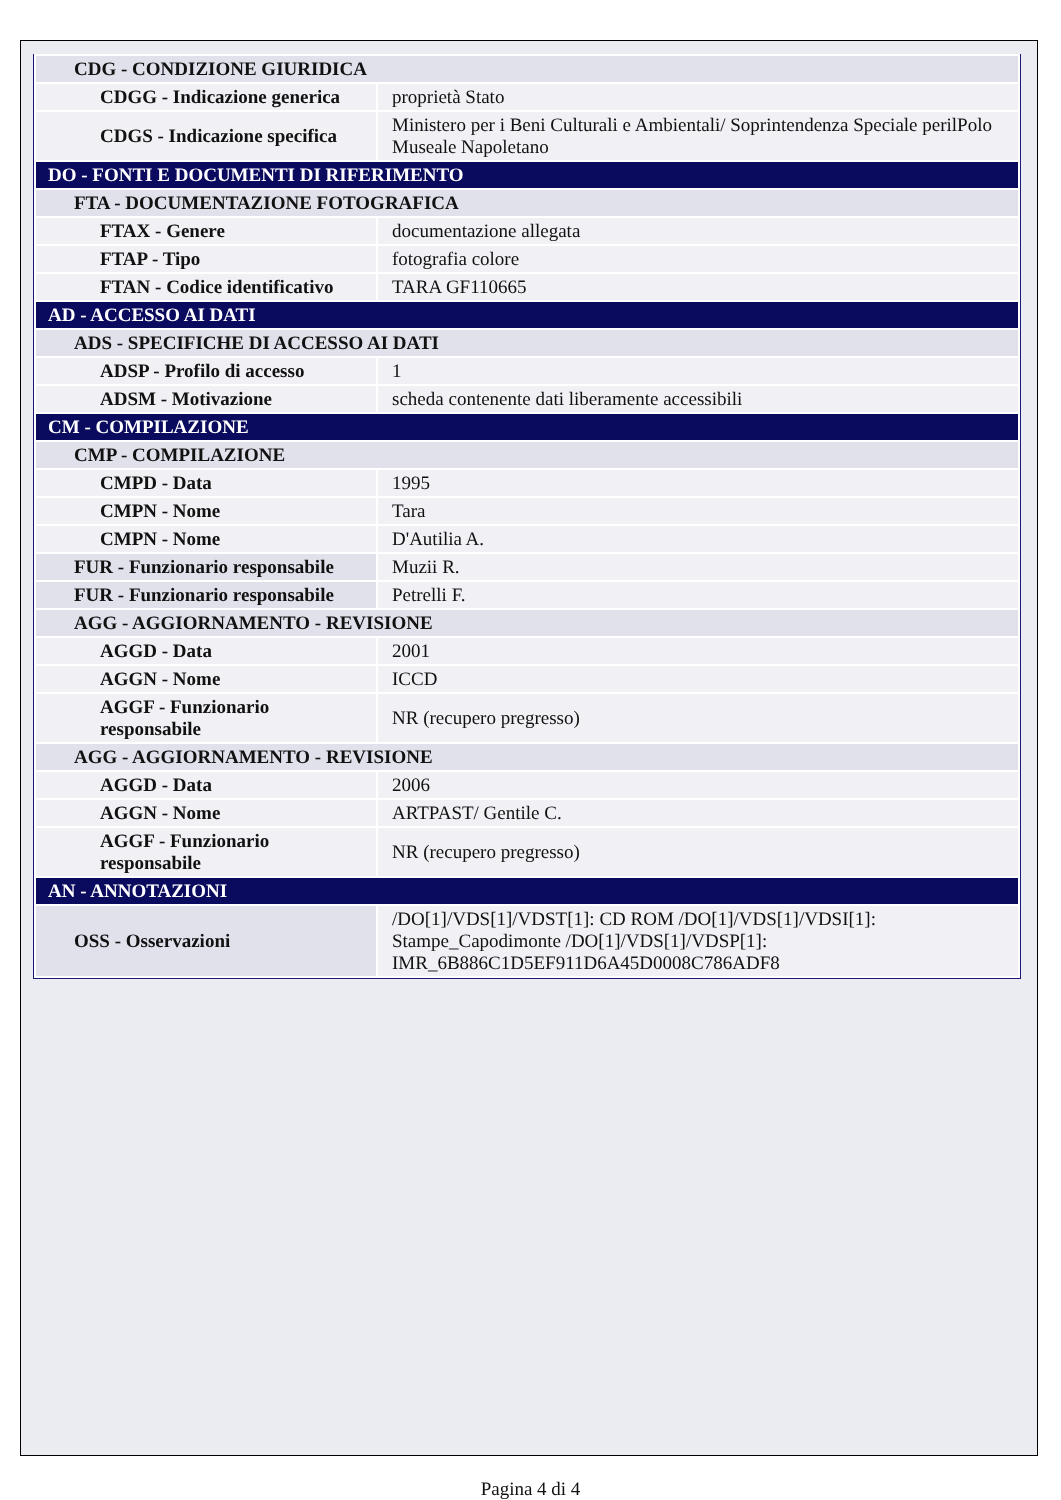| CDG - CONDIZIONE GIURIDICA | |
| CDGG - Indicazione generica | proprietà Stato |
| CDGS - Indicazione specifica | Ministero per i Beni Culturali e Ambientali/ Soprintendenza Speciale perilPolo Museale Napoletano |
| DO - FONTI E DOCUMENTI DI RIFERIMENTO | |
| FTA - DOCUMENTAZIONE FOTOGRAFICA | |
| FTAX - Genere | documentazione allegata |
| FTAP - Tipo | fotografia colore |
| FTAN - Codice identificativo | TARA GF110665 |
| AD - ACCESSO AI DATI | |
| ADS - SPECIFICHE DI ACCESSO AI DATI | |
| ADSP - Profilo di accesso | 1 |
| ADSM - Motivazione | scheda contenente dati liberamente accessibili |
| CM - COMPILAZIONE | |
| CMP - COMPILAZIONE | |
| CMPD - Data | 1995 |
| CMPN - Nome | Tara |
| CMPN - Nome | D'Autilia A. |
| FUR - Funzionario responsabile | Muzii R. |
| FUR - Funzionario responsabile | Petrelli F. |
| AGG - AGGIORNAMENTO - REVISIONE | |
| AGGD - Data | 2001 |
| AGGN - Nome | ICCD |
| AGGF - Funzionario responsabile | NR (recupero pregresso) |
| AGG - AGGIORNAMENTO - REVISIONE | |
| AGGD - Data | 2006 |
| AGGN - Nome | ARTPAST/ Gentile C. |
| AGGF - Funzionario responsabile | NR (recupero pregresso) |
| AN - ANNOTAZIONI | |
| OSS - Osservazioni | /DO[1]/VDS[1]/VDST[1]: CD ROM /DO[1]/VDS[1]/VDSI[1]: Stampe_Capodimonte /DO[1]/VDS[1]/VDSP[1]: IMR_6B886C1D5EF911D6A45D0008C786ADF8 |
Pagina 4 di 4